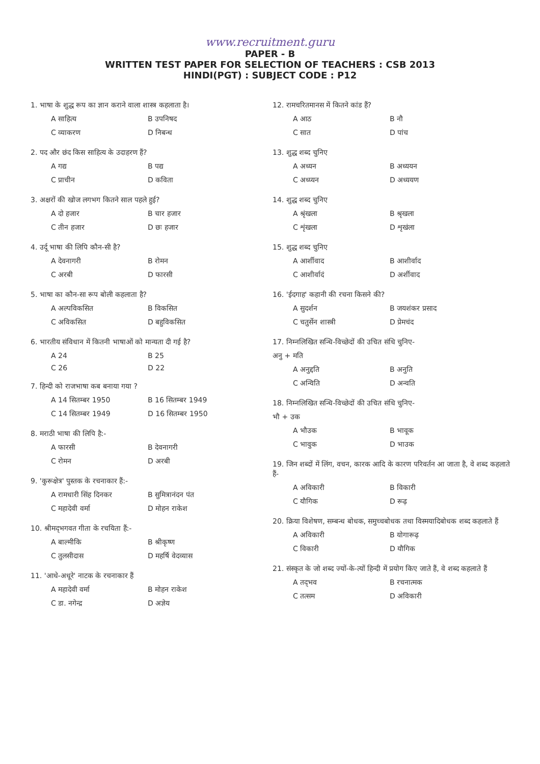www.recruitment.guru
PAPER - B
WRITTEN TEST PAPER FOR SELECTION OF TEACHERS : CSB 2013
HINDI(PGT) : SUBJECT CODE : P12
1. भाषा के शुद्ध रूप का ज्ञान कराने वाला शास्त्र कहलाता है।
A साहित्य B उपनिषद
C व्याकरण D निबन्ध
2. पद और छंद किस साहित्य के उदाहरण हैं?
A गद्य B पद्य
C प्राचीन D कविता
3. अक्षरों की खोज लगभग कितने साल पहले हुई?
A दो हजार B चार हजार
C तीन हजार D छः हजार
4. उर्दू भाषा की लिपि कौन-सी है?
A देवनागरी B रोमन
C अरबी D फारसी
5. भाषा का कौन-सा रूप बोली कहलाता है?
A अल्पविकसित B विकसित
C अविकसित D बहुविकसित
6. भारतीय संविधान में कितनी भाषाओं को मान्यता दी गई है?
A 24 B 25
C 26 D 22
7. हिन्दी को राजभाषा कब बनाया गया ?
A 14 सितम्बर 1950 B 16 सितम्बर 1949
C 14 सितम्बर 1949 D 16 सितम्बर 1950
8. मराठी भाषा की लिपि है:-
A फारसी B देवनागरी
C रोमन D अरबी
9. 'कुरूक्षेत्र' पुस्तक के रचनाकार हैं:-
A रामधारी सिंह दिनकर B सुमित्रानंदन पंत
C महादेवी वर्मा D मोहन राकेश
10. श्रीमद्‌भगवत गीता के रचयिता हैं:-
A बाल्मीकि B श्रीकृष्ण
C तुलसीदास D महर्षि वेदव्यास
11. 'आधे-अधूरे' नाटक के रचनाकार हैं
A महादेवी वर्मा B मोहन राकेश
C डा. नगेन्द्र D अज्ञेय
12. रामचरितमानस में कितने कांड हैं?
A आठ B नौ
C सात D पांच
13. शुद्ध शब्द चुनिए
A अध्यन B अध्ययन
C अध्य्यन D अध्ययण
14. शुद्ध शब्द चुनिए
A श्रृंखला B श्रृखला
C शृंखला D शृखंला
15. शुद्ध शब्द चुनिए
A आर्शीवाद B आशीर्वाद
C आशीर्वादं D अर्शीवाद
16. 'ईदगाह' कहानी की रचना किसने की?
A सुदर्शन B जयशंकर प्रसाद
C चतुर्सेन शास्त्री D प्रेमचंद
17. निम्नलिखित सन्धि-विच्छेदों की उचित संधि चुनिए-
अनु + मति
A अनुद्दति B अनुति
C अन्विति D अन्वति
18. निम्नलिखित सन्धि-विच्छेदों की उचित संधि चुनिए-
भौ + उक
A भौउक B भावूक
C भावुक D भाउक
19. जिन शब्दों में लिंग, वचन, कारक आदि के कारण परिवर्तन आ जाता है, वे शब्द कहलाते हैं-
A अविकारी B विकारी
C यौगिक D रूढ़
20. क्रिया विशेषण, सम्बन्ध बोधक, समुच्चबोधक तथा विस्मयादिबोधक शब्द कहलाते हैं
A अविकारी B योगारूढ़
C विकारी D यौगिक
21. संस्कृत के जो शब्द ज्यों-के-त्यों हिन्दी में प्रयोग किए जाते हैं, वे शब्द कहलाते हैं
A तद्‌भव B रचनात्मक
C तत्सम D अविकारी